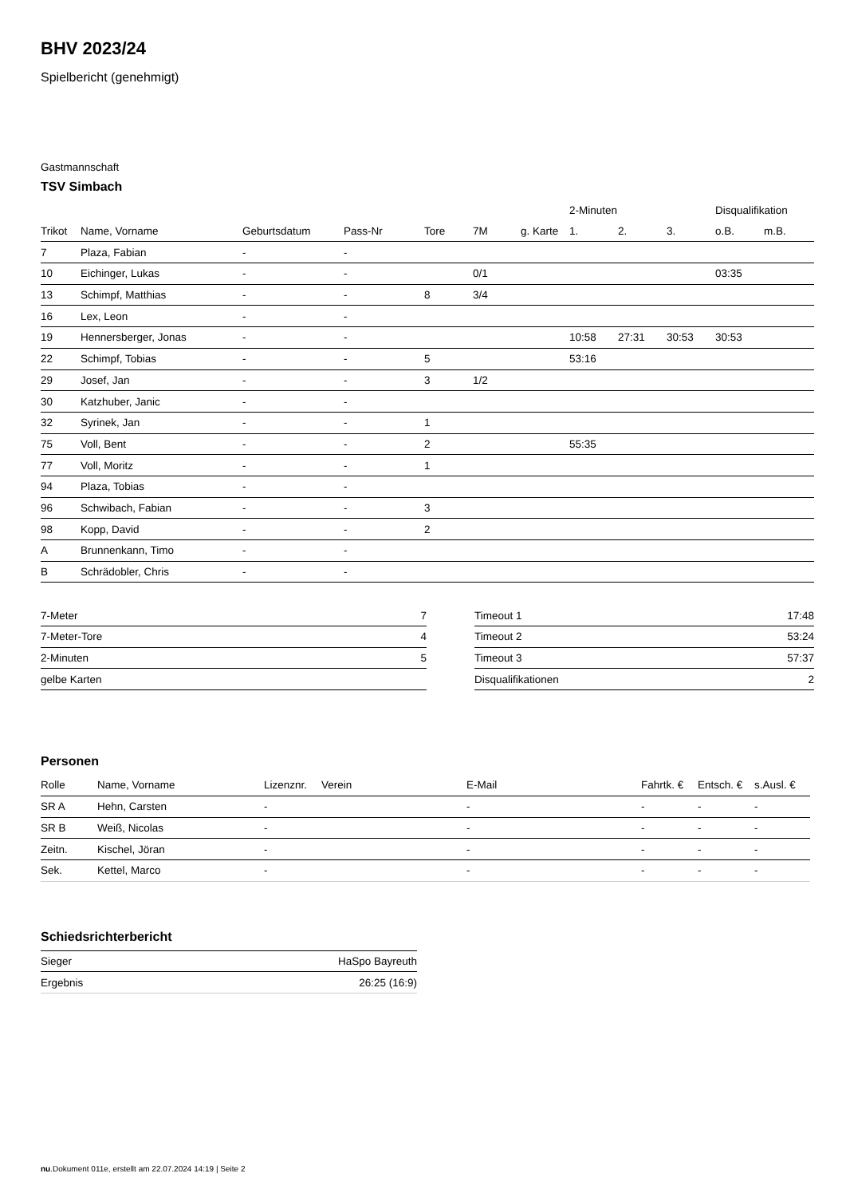BHV 2023/24
Spielbericht (genehmigt)
Gastmannschaft
TSV Simbach
| | | | | | | | 2-Minuten | | | Disqualifikation | |
| --- | --- | --- | --- | --- | --- | --- | --- | --- | --- | --- | --- |
| Trikot | Name, Vorname | Geburtsdatum | Pass-Nr | Tore | 7M | g. Karte | 1. | 2. | 3. | o.B. | m.B. |
| 7 | Plaza, Fabian | - | - | | | | | | | | |
| 10 | Eichinger, Lukas | - | - | | 0/1 | | | | | 03:35 | |
| 13 | Schimpf, Matthias | - | - | 8 | 3/4 | | | | | | |
| 16 | Lex, Leon | - | - | | | | | | | | |
| 19 | Hennersberger, Jonas | - | - | | | | 10:58 | 27:31 | 30:53 | 30:53 | |
| 22 | Schimpf, Tobias | - | - | 5 | | | 53:16 | | | | |
| 29 | Josef, Jan | - | - | 3 | 1/2 | | | | | | |
| 30 | Katzhuber, Janic | - | - | | | | | | | | |
| 32 | Syrinek, Jan | - | - | 1 | | | | | | | |
| 75 | Voll, Bent | - | - | 2 | | | 55:35 | | | | |
| 77 | Voll, Moritz | - | - | 1 | | | | | | | |
| 94 | Plaza, Tobias | - | - | | | | | | | | |
| 96 | Schwibach, Fabian | - | - | 3 | | | | | | | |
| 98 | Kopp, David | - | - | 2 | | | | | | | |
| A | Brunnenkann, Timo | - | - | | | | | | | | |
| B | Schrädobler, Chris | - | - | | | | | | | | |
| 7-Meter | 7 |
| 7-Meter-Tore | 4 |
| 2-Minuten | 5 |
| gelbe Karten | |
| Timeout 1 | 17:48 |
| Timeout 2 | 53:24 |
| Timeout 3 | 57:37 |
| Disqualifikationen | 2 |
Personen
| Rolle | Name, Vorname | Lizenznr. | Verein | E-Mail | Fahrtk. € | Entsch. € | s.Ausl. € |
| SR A | Hehn, Carsten | - | | - | - | - | - |
| SR B | Weiß, Nicolas | - | | - | - | - | - |
| Zeitn. | Kischel, Jöran | - | | - | - | - | - |
| Sek. | Kettel, Marco | - | | - | - | - | - |
Schiedsrichterbericht
| Sieger | HaSpo Bayreuth |
| Ergebnis | 26:25 (16:9) |
nu.Dokument 011e, erstellt am 22.07.2024 14:19 | Seite 2